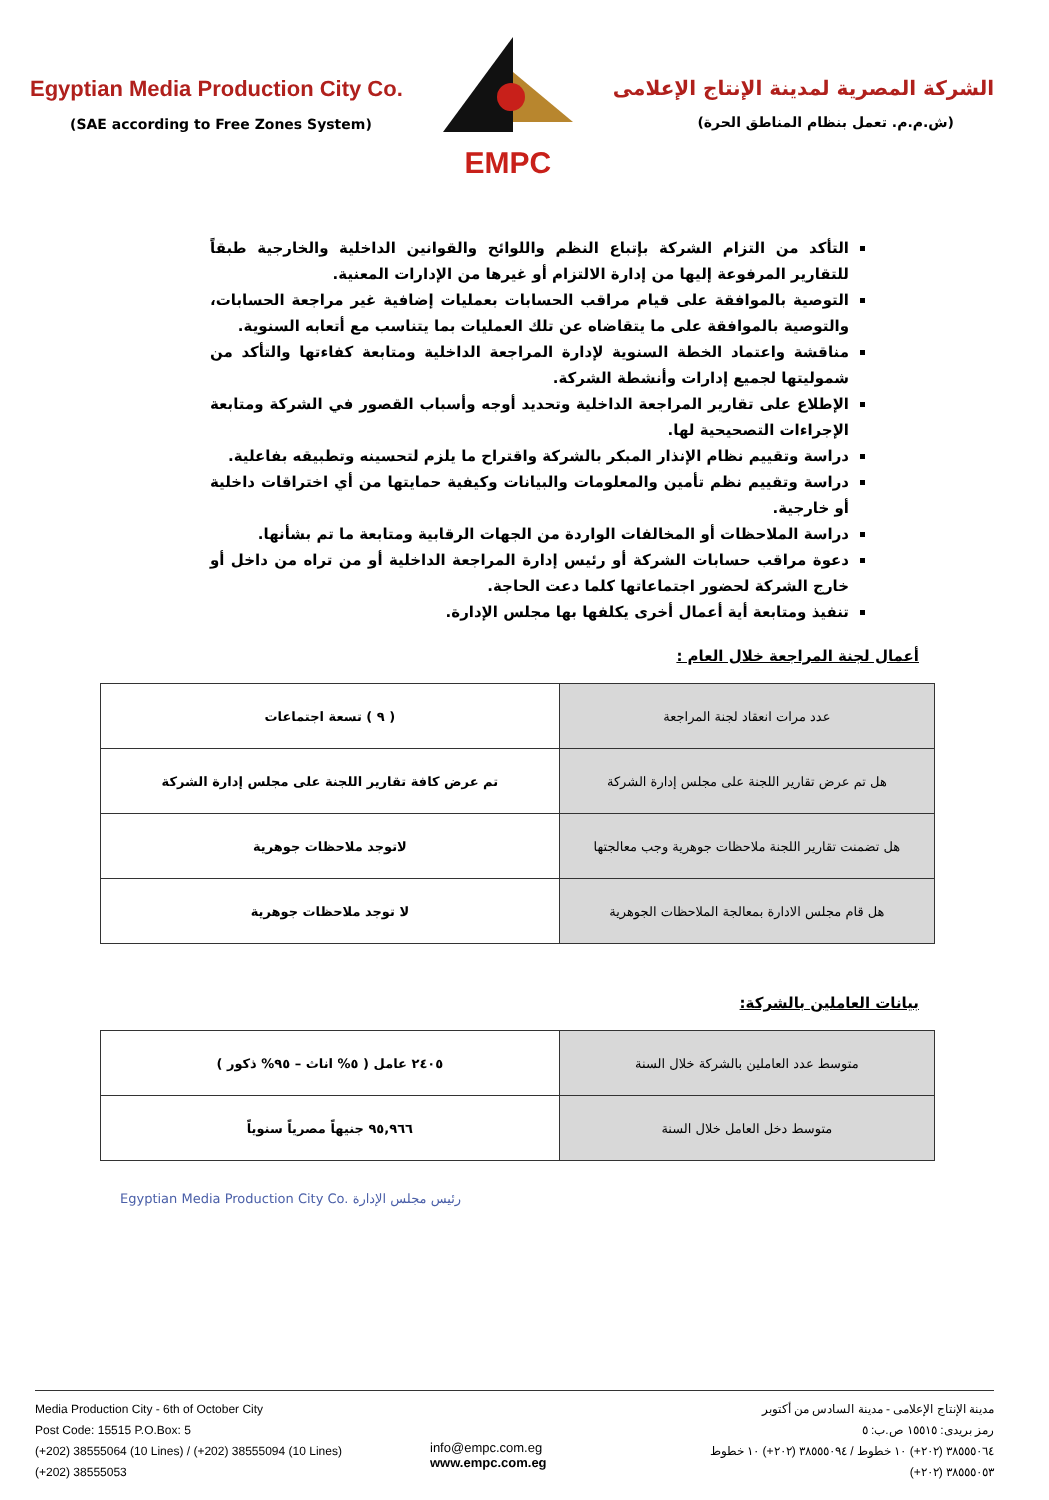Egyptian Media Production City Co.
(SAE according to Free Zones System)
EMPC
الشركة المصرية لمدينة الإنتاج الإعلامى
(ش.م.م. تعمل بنظام المناطق الحرة)
التأكد من التزام الشركة بإتباع النظم واللوائح والقوانين الداخلية والخارجية طبقاً للتقارير المرفوعة إليها من إدارة الالتزام أو غيرها من الإدارات المعنية.
التوصية بالموافقة على قيام مراقب الحسابات بعمليات إضافية غير مراجعة الحسابات، والتوصية بالموافقة على ما يتقاضاه عن تلك العمليات بما يتناسب مع أتعابه السنوية.
مناقشة واعتماد الخطة السنوية لإدارة المراجعة الداخلية ومتابعة كفاءتها والتأكد من شموليتها لجميع إدارات وأنشطة الشركة.
الإطلاع على تقارير المراجعة الداخلية وتحديد أوجه وأسباب القصور في الشركة ومتابعة الإجراءات التصحيحية لها.
دراسة وتقييم نظام الإنذار المبكر بالشركة واقتراح ما يلزم لتحسينه وتطبيقه بفاعلية.
دراسة وتقييم نظم تأمين والمعلومات والبيانات وكيفية حمايتها من أي اختراقات داخلية أو خارجية.
دراسة الملاحظات أو المخالفات الواردة من الجهات الرقابية ومتابعة ما تم بشأنها.
دعوة مراقب حسابات الشركة أو رئيس إدارة المراجعة الداخلية أو من تراه من داخل أو خارج الشركة لحضور اجتماعاتها كلما دعت الحاجة.
تنفيذ ومتابعة أية أعمال أخرى يكلفها بها مجلس الإدارة.
أعمال لجنة المراجعة خلال العام :
| عدد مرات انعقاد لجنة المراجعة | ( ٩ ) تسعة اجتماعات |
| هل تم عرض تقارير اللجنة على مجلس إدارة الشركة | تم عرض كافة تقارير اللجنة على مجلس إدارة الشركة |
| هل تضمنت تقارير اللجنة ملاحظات جوهرية وجب معالجتها | لاتوجد ملاحظات جوهرية |
| هل قام مجلس الادارة بمعالجة الملاحظات الجوهرية | لا توجد ملاحظات جوهرية |
بيانات العاملين بالشركة:
| متوسط عدد العاملين بالشركة خلال السنة | ٢٤٠٥ عامل ( ٥% اناث – ٩٥% ذكور ) |
| متوسط دخل العامل خلال السنة | ٩٥,٩٦٦ جنيهاً مصرياً سنوياً |
Egyptian Media Production City Co. رئيس مجلس الإدارة
Media Production City - 6th of October City
Post Code: 15515 P.O.Box: 5
(+202) 38555064 (10 Lines) / (+202) 38555094 (10 Lines)
(+202) 38555053
مدينة الإنتاج الإعلامى - مدينة السادس من أكتوبر
رمز بريدى: ١٥٥١٥ ص.ب: ٥
٣٨٥٥٥٠٦٤ (٢٠٢+) ١٠ خطوط / ٣٨٥٥٥٠٩٤ (٢٠٢+) ١٠ خطوط
٣٨٥٥٥٠٥٣ (٢٠٢+)
info@empc.com.eg
www.empc.com.eg